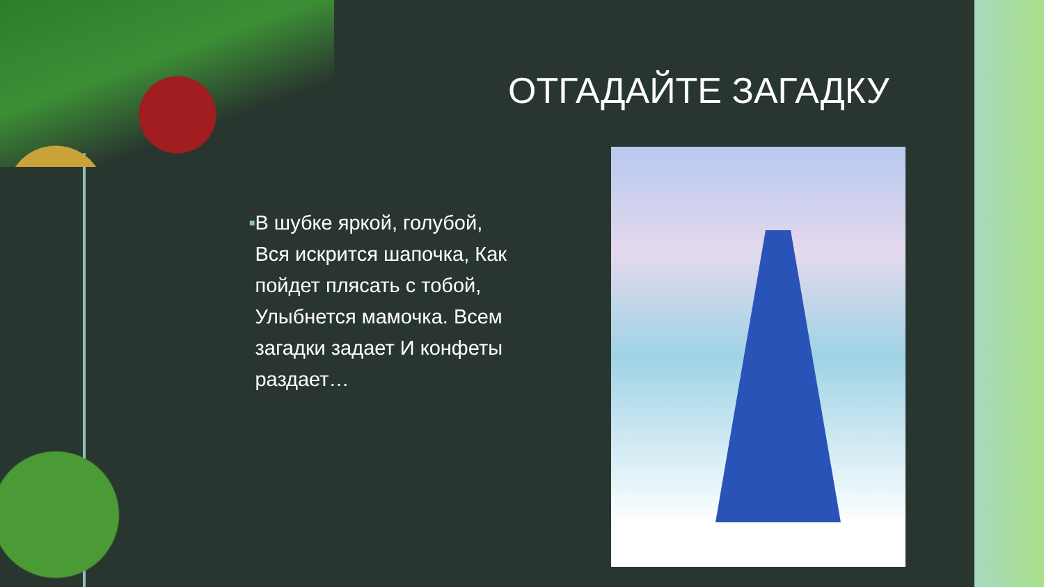ОТГАДАЙТЕ ЗАГАДКУ
■
В шубке яркой, голубой, Вся искрится шапочка, Как пойдет плясать с тобой, Улыбнется мамочка. Всем загадки задает И конфеты раздает…